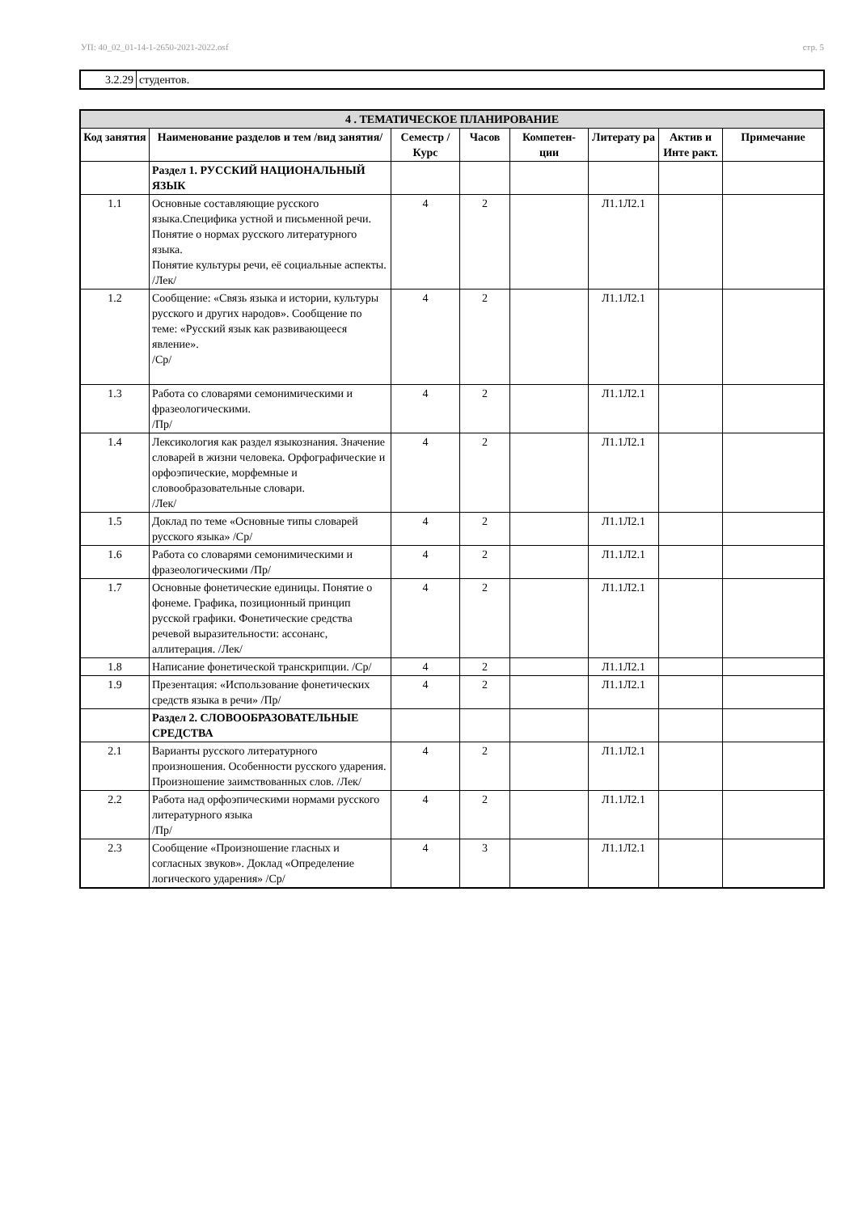УП: 40_02_01-14-1-2650-2021-2022.osf стр. 5
| 3.2.29 | студентов. |
| 4 . ТЕМАТИЧЕСКОЕ ПЛАНИРОВАНИЕ | | | | | | | |
| --- | --- | --- | --- | --- | --- | --- | --- |
| Код занятия | Наименование разделов и тем /вид занятия/ | Семестр / Курс | Часов | Компетен-ции | Литерату ра | Актив и Инте ракт. | Примечание |
| | Раздел 1. РУССКИЙ НАЦИОНАЛЬНЫЙ ЯЗЫК | | | | | | |
| 1.1 | Основные составляющие русского языка.Специфика устной и письменной речи. Понятие о нормах русского литературного языка. Понятие культуры речи, её социальные аспекты. /Лек/ | 4 | 2 | | Л1.1Л2.1 | | |
| 1.2 | Сообщение: «Связь языка и истории, культуры русского и других народов». Сообщение по теме: «Русский язык как развивающееся явление». /Ср/ | 4 | 2 | | Л1.1Л2.1 | | |
| 1.3 | Работа со словарями семонимическими и фразеологическими. /Пр/ | 4 | 2 | | Л1.1Л2.1 | | |
| 1.4 | Лексикология как раздел языкознания. Значение словарей в жизни человека. Орфографические и орфоэпические, морфемные и словообразовательные словари. /Лек/ | 4 | 2 | | Л1.1Л2.1 | | |
| 1.5 | Доклад по теме «Основные типы словарей русского языка» /Ср/ | 4 | 2 | | Л1.1Л2.1 | | |
| 1.6 | Работа со словарями семонимическими и фразеологическими /Пр/ | 4 | 2 | | Л1.1Л2.1 | | |
| 1.7 | Основные фонетические единицы. Понятие о фонеме. Графика, позиционный принцип русской графики. Фонетические средства речевой выразительности: ассонанс, аллитерация. /Лек/ | 4 | 2 | | Л1.1Л2.1 | | |
| 1.8 | Написание фонетической транскрипции. /Ср/ | 4 | 2 | | Л1.1Л2.1 | | |
| 1.9 | Презентация: «Использование фонетических средств языка в речи» /Пр/ | 4 | 2 | | Л1.1Л2.1 | | |
| | Раздел 2. СЛОВООБРАЗОВАТЕЛЬНЫЕ СРЕДСТВА | | | | | | |
| 2.1 | Варианты русского литературного произношения. Особенности русского ударения. Произношение заимствованных слов. /Лек/ | 4 | 2 | | Л1.1Л2.1 | | |
| 2.2 | Работа над орфоэпическими нормами русского литературного языка /Пр/ | 4 | 2 | | Л1.1Л2.1 | | |
| 2.3 | Сообщение «Произношение гласных и согласных звуков». Доклад «Определение логического ударения» /Ср/ | 4 | 3 | | Л1.1Л2.1 | | |